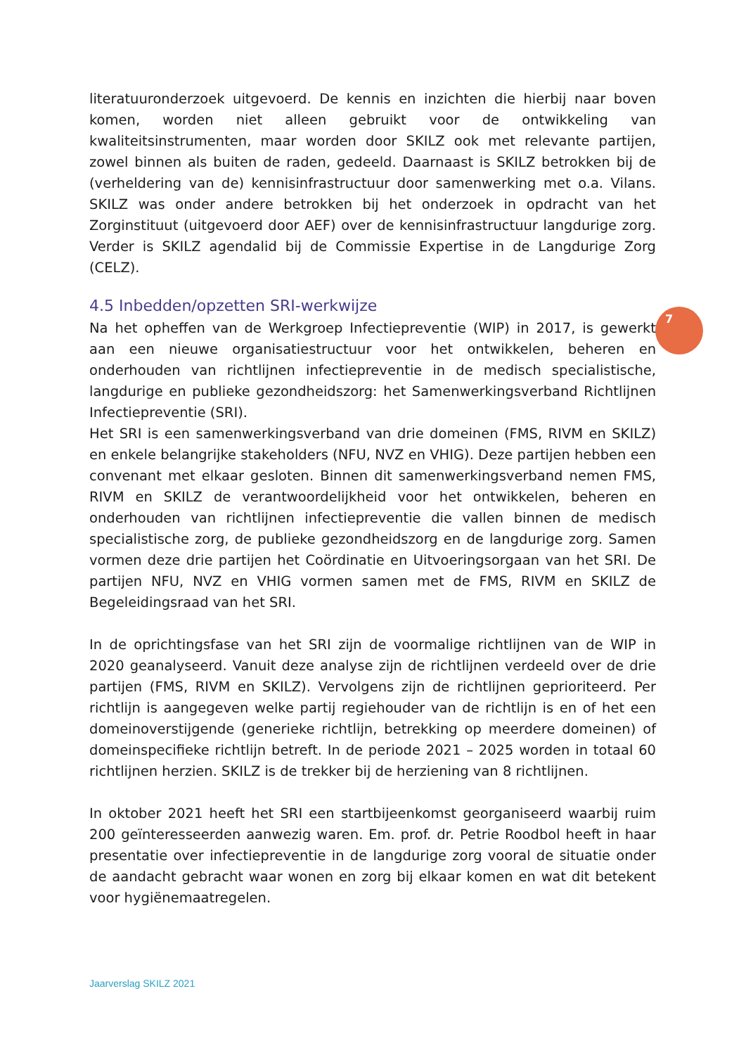7
literatuuronderzoek uitgevoerd. De kennis en inzichten die hierbij naar boven komen, worden niet alleen gebruikt voor de ontwikkeling van kwaliteitsinstrumenten, maar worden door SKILZ ook met relevante partijen, zowel binnen als buiten de raden, gedeeld. Daarnaast is SKILZ betrokken bij de (verheldering van de) kennisinfrastructuur door samenwerking met o.a. Vilans. SKILZ was onder andere betrokken bij het onderzoek in opdracht van het Zorginstituut (uitgevoerd door AEF) over de kennisinfrastructuur langdurige zorg. Verder is SKILZ agendalid bij de Commissie Expertise in de Langdurige Zorg (CELZ).
4.5 Inbedden/opzetten SRI-werkwijze
Na het opheffen van de Werkgroep Infectiepreventie (WIP) in 2017, is gewerkt aan een nieuwe organisatiestructuur voor het ontwikkelen, beheren en onderhouden van richtlijnen infectiepreventie in de medisch specialistische, langdurige en publieke gezondheidszorg: het Samenwerkingsverband Richtlijnen Infectiepreventie (SRI).
Het SRI is een samenwerkingsverband van drie domeinen (FMS, RIVM en SKILZ) en enkele belangrijke stakeholders (NFU, NVZ en VHIG). Deze partijen hebben een convenant met elkaar gesloten. Binnen dit samenwerkingsverband nemen FMS, RIVM en SKILZ de verantwoordelijkheid voor het ontwikkelen, beheren en onderhouden van richtlijnen infectiepreventie die vallen binnen de medisch specialistische zorg, de publieke gezondheidszorg en de langdurige zorg. Samen vormen deze drie partijen het Coördinatie en Uitvoeringsorgaan van het SRI. De partijen NFU, NVZ en VHIG vormen samen met de FMS, RIVM en SKILZ de Begeleidingsraad van het SRI.
In de oprichtingsfase van het SRI zijn de voormalige richtlijnen van de WIP in 2020 geanalyseerd. Vanuit deze analyse zijn de richtlijnen verdeeld over de drie partijen (FMS, RIVM en SKILZ). Vervolgens zijn de richtlijnen geprioriteerd. Per richtlijn is aangegeven welke partij regiehouder van de richtlijn is en of het een domeinoverstijgende (generieke richtlijn, betrekking op meerdere domeinen) of domeinspecifieke richtlijn betreft. In de periode 2021 – 2025 worden in totaal 60 richtlijnen herzien. SKILZ is de trekker bij de herziening van 8 richtlijnen.
In oktober 2021 heeft het SRI een startbijeenkomst georganiseerd waarbij ruim 200 geïnteresseerden aanwezig waren. Em. prof. dr. Petrie Roodbol heeft in haar presentatie over infectiepreventie in de langdurige zorg vooral de situatie onder de aandacht gebracht waar wonen en zorg bij elkaar komen en wat dit betekent voor hygiënemaatregelen.
Jaarverslag SKILZ 2021